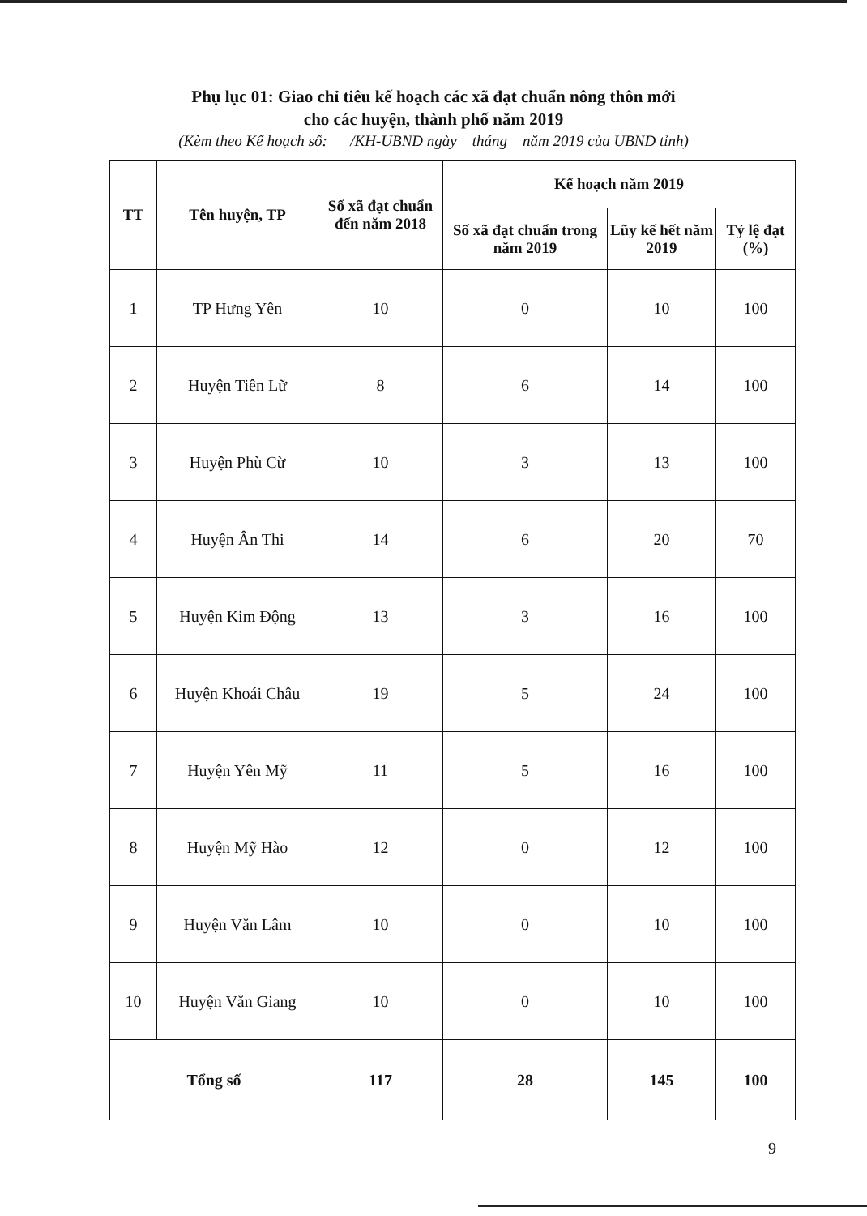Phụ lục 01: Giao chỉ tiêu kế hoạch các xã đạt chuẩn nông thôn mới
cho các huyện, thành phố năm 2019
(Kèm theo Kế hoạch số: /KH-UBND ngày tháng năm 2019 của UBND tỉnh)
| TT | Tên huyện, TP | Số xã đạt chuẩn đến năm 2018 | Kế hoạch năm 2019 | | |
| --- | --- | --- | --- | --- | --- |
| | | | Số xã đạt chuẩn trong năm 2019 | Lũy kế hết năm 2019 | Tỷ lệ đạt (%) |
| 1 | TP Hưng Yên | 10 | 0 | 10 | 100 |
| 2 | Huyện Tiên Lữ | 8 | 6 | 14 | 100 |
| 3 | Huyện Phù Cừ | 10 | 3 | 13 | 100 |
| 4 | Huyện Ân Thi | 14 | 6 | 20 | 70 |
| 5 | Huyện Kim Động | 13 | 3 | 16 | 100 |
| 6 | Huyện Khoái Châu | 19 | 5 | 24 | 100 |
| 7 | Huyện Yên Mỹ | 11 | 5 | 16 | 100 |
| 8 | Huyện Mỹ Hào | 12 | 0 | 12 | 100 |
| 9 | Huyện Văn Lâm | 10 | 0 | 10 | 100 |
| 10 | Huyện Văn Giang | 10 | 0 | 10 | 100 |
| Tổng số | | 117 | 28 | 145 | 100 |
9